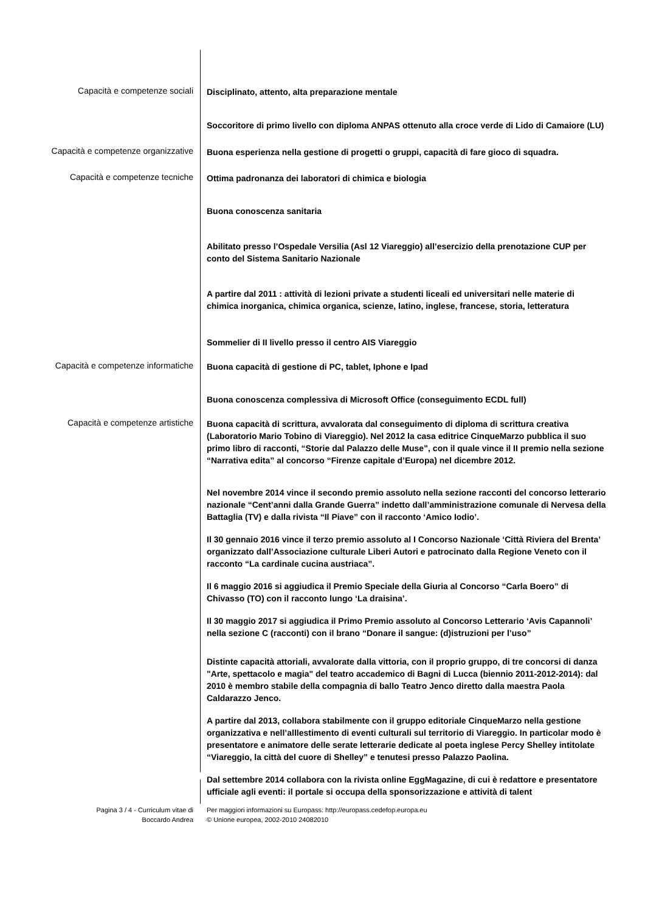Capacità e competenze sociali
Disciplinato, attento, alta preparazione mentale
Soccoritore di primo livello con diploma ANPAS ottenuto alla croce verde di Lido di Camaiore (LU)
Capacità e competenze organizzative
Buona esperienza nella gestione di progetti o gruppi, capacità di fare gioco di squadra.
Capacità e competenze tecniche
Ottima padronanza dei laboratori di chimica e biologia
Buona conoscenza sanitaria
Abilitato presso l’Ospedale Versilia (Asl 12 Viareggio) all’esercizio della prenotazione CUP per conto del Sistema Sanitario Nazionale
A partire dal 2011 : attività di lezioni private a studenti liceali ed universitari nelle materie di chimica inorganica, chimica organica, scienze, latino, inglese, francese, storia, letteratura
Sommelier di II livello presso il centro AIS Viareggio
Capacità e competenze informatiche
Buona capacità di gestione di PC, tablet, Iphone e Ipad
Buona conoscenza complessiva di Microsoft Office (conseguimento ECDL full)
Capacità e competenze artistiche
Buona capacità di scrittura, avvalorata dal conseguimento di diploma di scrittura creativa (Laboratorio Mario Tobino di Viareggio). Nel 2012 la casa editrice CinqueMarzo pubblica il suo primo libro di racconti, “Storie dal Palazzo delle Muse”, con il quale vince il II premio nella sezione “Narrativa edita” al concorso “Firenze capitale d’Europa) nel dicembre 2012.
Nel novembre 2014 vince il secondo premio assoluto nella sezione racconti del concorso letterario nazionale “Cent’anni dalla Grande Guerra” indetto dall’amministrazione comunale di Nervesa della Battaglia (TV) e dalla rivista “Il Piave” con il racconto ‘Amico Iodio’.
Il 30 gennaio 2016 vince il terzo premio assoluto al I Concorso Nazionale ‘Città Riviera del Brenta’ organizzato dall’Associazione culturale Liberi Autori e patrocinato dalla Regione Veneto con il racconto “La cardinale cucina austriaca”.
Il 6 maggio 2016 si aggiudica il Premio Speciale della Giuria al Concorso “Carla Boero” di Chivasso (TO) con il racconto lungo ‘La draisina’.
Il 30 maggio 2017 si aggiudica il Primo Premio assoluto al Concorso Letterario ‘Avis Capannoli’ nella sezione C (racconti) con il brano “Donare il sangue: (d)istruzioni per l’uso”
Distinte capacità attoriali, avvalorate dalla vittoria, con il proprio gruppo, di tre concorsi di danza "Arte, spettacolo e magia" del teatro accademico di Bagni di Lucca (biennio 2011-2012-2014): dal 2010 è membro stabile della compagnia di ballo Teatro Jenco diretto dalla maestra Paola Caldarazzo Jenco.
A partire dal 2013, collabora stabilmente con il gruppo editoriale CinqueMarzo nella gestione organizzativa e nell’alllestimento di eventi culturali sul territorio di Viareggio. In particolar modo è presentatore e animatore delle serate letterarie dedicate al poeta inglese Percy Shelley intitolate “Viareggio, la città del cuore di Shelley” e tenutesi presso Palazzo Paolina.
Dal settembre 2014 collabora con la rivista online EggMagazine, di cui è redattore e presentatore ufficiale agli eventi: il portale si occupa della sponsorizzazione e attività di talent
Pagina 3 / 4 - Curriculum vitae di
Boccardo Andrea
Per maggiori informazioni su Europass: http://europass.cedefop.europa.eu
© Unione europea, 2002-2010 24082010